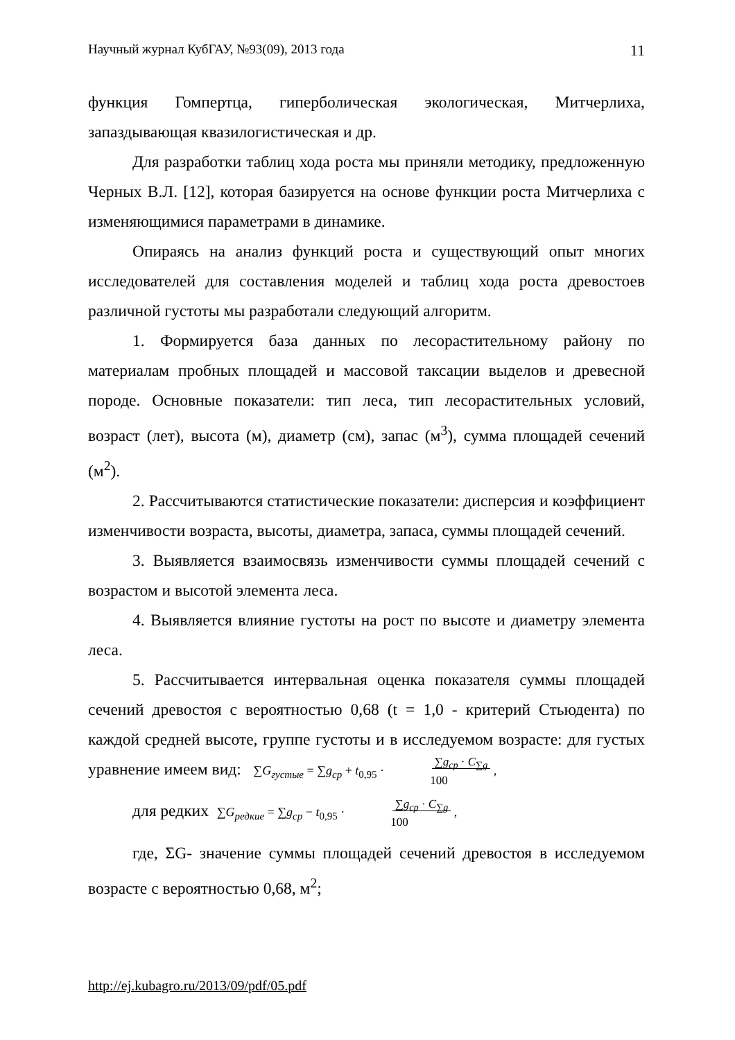Научный журнал КубГАУ, №93(09), 2013 года 11
функция Гомпертца, гиперболическая экологическая, Митчерлиха, запаздывающая квазилогистическая и др.
Для разработки таблиц хода роста мы приняли методику, предложенную Черных В.Л. [12], которая базируется на основе функции роста Митчерлиха с изменяющимися параметрами в динамике.
Опираясь на анализ функций роста и существующий опыт многих исследователей для составления моделей и таблиц хода роста древостоев различной густоты мы разработали следующий алгоритм.
1. Формируется база данных по лесорастительному району по материалам пробных площадей и массовой таксации выделов и древесной породе. Основные показатели: тип леса, тип лесорастительных условий, возраст (лет), высота (м), диаметр (см), запас (м<sup>3</sup>), сумма площадей сечений (м<sup>2</sup>).
2. Рассчитываются статистические показатели: дисперсия и коэффициент изменчивости возраста, высоты, диаметра, запаса, суммы площадей сечений.
3. Выявляется взаимосвязь изменчивости суммы площадей сечений с возрастом и высотой элемента леса.
4. Выявляется влияние густоты на рост по высоте и диаметру элемента леса.
5. Рассчитывается интервальная оценка показателя суммы площадей сечений древостоя с вероятностью 0,68 (t = 1,0 - критерий Стьюдента) по каждой средней высоте, группе густоты и в исследуемом возрасте: для густых уравнение имеем вид: ∑G<sub>густые</sub> = ∑g<sub>ср</sub> + t<sub>0,95</sub> · ∑g<sub>ср</sub> · C<sub>∑g</sub>
100 ,
для редких ∑G<sub>редкие</sub> = ∑g<sub>ср</sub> − t<sub>0,95</sub> · ∑g<sub>ср</sub> · C<sub>∑g</sub>
100 ,
где, ΣG- значение суммы площадей сечений древостоя в исследуемом возрасте с вероятностью 0,68, м<sup>2</sup>;
http://ej.kubagro.ru/2013/09/pdf/05.pdf